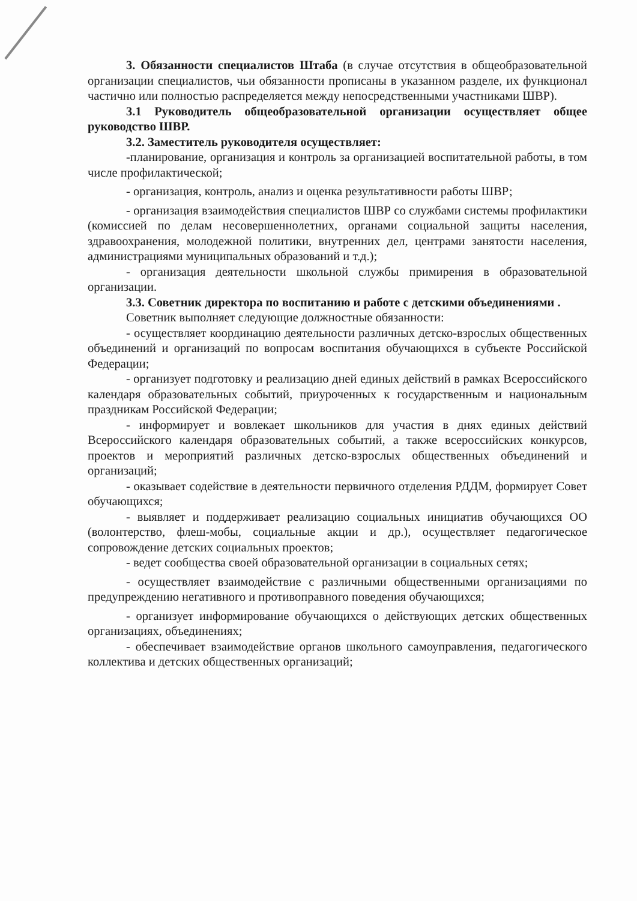3. Обязанности специалистов Штаба (в случае отсутствия в общеобразовательной организации специалистов, чьи обязанности прописаны в указанном разделе, их функционал частично или полностью распределяется между непосредственными участниками ШВР).
3.1 Руководитель общеобразовательной организации осуществляет общее руководство ШВР.
3.2. Заместитель руководителя осуществляет:
-планирование, организация и контроль за организацией воспитательной работы, в том числе профилактической;
- организация, контроль, анализ и оценка результативности работы ШВР;
- организация взаимодействия специалистов ШВР со службами системы профилактики (комиссией по делам несовершеннолетних, органами социальной защиты населения, здравоохранения, молодежной политики, внутренних дел, центрами занятости населения, администрациями муниципальных образований и т.д.);
- организация деятельности школьной службы примирения в образовательной организации.
3.3. Советник директора по воспитанию и работе с детскими объединениями .
Советник выполняет следующие должностные обязанности:
- осуществляет координацию деятельности различных детско-взрослых общественных объединений и организаций по вопросам воспитания обучающихся в субъекте Российской Федерации;
- организует подготовку и реализацию дней единых действий в рамках Всероссийского календаря образовательных событий, приуроченных к государственным и национальным праздникам Российской Федерации;
- информирует и вовлекает школьников для участия в днях единых действий Всероссийского календаря образовательных событий, а также всероссийских конкурсов, проектов и мероприятий различных детско-взрослых общественных объединений и организаций;
- оказывает содействие в деятельности первичного отделения РДДМ, формирует Совет обучающихся;
- выявляет и поддерживает реализацию социальных инициатив обучающихся ОО (волонтерство, флеш-мобы, социальные акции и др.), осуществляет педагогическое сопровождение детских социальных проектов;
- ведет сообщества своей образовательной организации в социальных сетях;
- осуществляет взаимодействие с различными общественными организациями по предупреждению негативного и противоправного поведения обучающихся;
- организует информирование обучающихся о действующих детских общественных организациях, объединениях;
- обеспечивает взаимодействие органов школьного самоуправления, педагогического коллектива и детских общественных организаций;